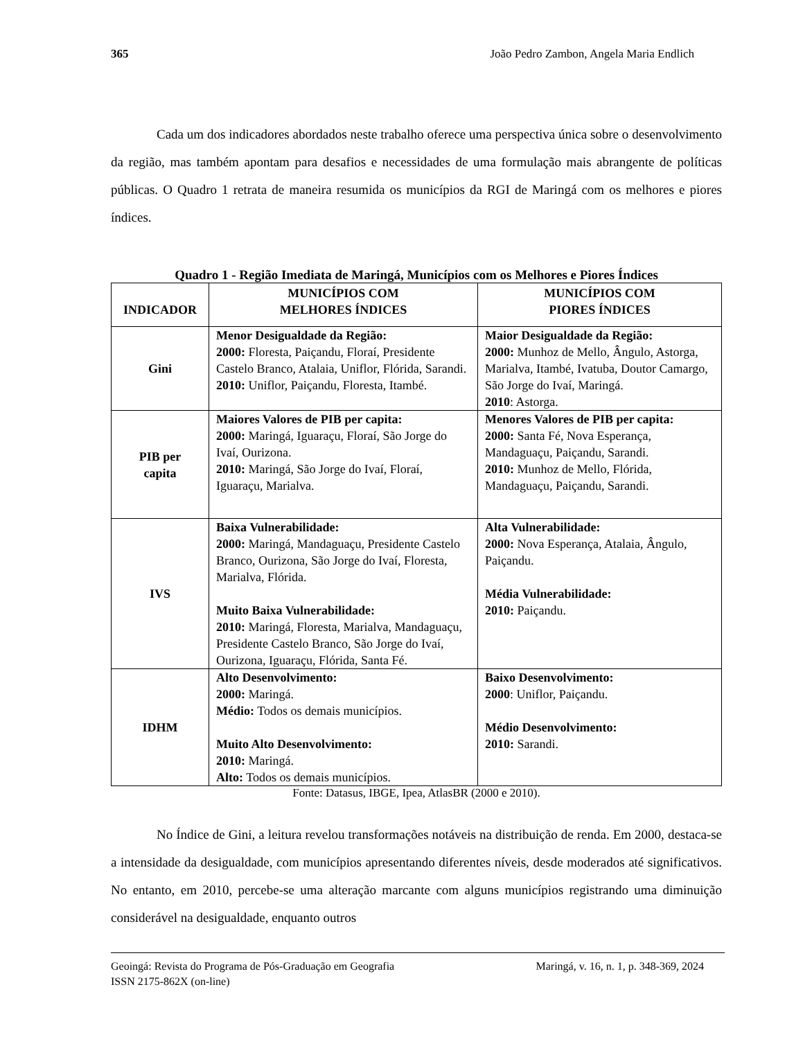365 João Pedro Zambon, Angela Maria Endlich
Cada um dos indicadores abordados neste trabalho oferece uma perspectiva única sobre o desenvolvimento da região, mas também apontam para desafios e necessidades de uma formulação mais abrangente de políticas públicas. O Quadro 1 retrata de maneira resumida os municípios da RGI de Maringá com os melhores e piores índices.
Quadro 1 - Região Imediata de Maringá, Municípios com os Melhores e Piores Índices
| INDICADOR | MUNICÍPIOS COM MELHORES ÍNDICES | MUNICÍPIOS COM PIORES ÍNDICES |
| --- | --- | --- |
| Gini | Menor Desigualdade da Região: 2000: Floresta, Paiçandu, Floraí, Presidente Castelo Branco, Atalaia, Uniflor, Flórida, Sarandi. 2010: Uniflor, Paiçandu, Floresta, Itambé. | Maior Desigualdade da Região: 2000: Munhoz de Mello, Ângulo, Astorga, Marialva, Itambé, Ivatuba, Doutor Camargo, São Jorge do Ivaí, Maringá. 2010 : Astorga. |
| PIB per capita | Maiores Valores de PIB per capita: 2000: Maringá, Iguaraçu, Floraí, São Jorge do Ivaí, Ourizona. 2010: Maringá, São Jorge do Ivaí, Floraí, Iguaraçu, Marialva. | Menores Valores de PIB per capita: 2000: Santa Fé, Nova Esperança, Mandaguaçu, Paiçandu, Sarandi. 2010: Munhoz de Mello, Flórida, Mandaguaçu, Paiçandu, Sarandi. |
| IVS | Baixa Vulnerabilidade: 2000: Maringá, Mandaguaçu, Presidente Castelo Branco, Ourizona, São Jorge do Ivaí, Floresta, Marialva, Flórida. Muito Baixa Vulnerabilidade: 2010: Maringá, Floresta, Marialva, Mandaguaçu, Presidente Castelo Branco, São Jorge do Ivaí, Ourizona, Iguaraçu, Flórida, Santa Fé. | Alta Vulnerabilidade: 2000: Nova Esperança, Atalaia, Ângulo, Paiçandu. Média Vulnerabilidade: 2010: Paiçandu. |
| IDHM | Alto Desenvolvimento: 2000: Maringá. Médio: Todos os demais municípios. Muito Alto Desenvolvimento: 2010: Maringá. Alto: Todos os demais municípios. | Baixo Desenvolvimento: 2000 : Uniflor, Paiçandu. Médio Desenvolvimento: 2010: Sarandi. |
Fonte: Datasus, IBGE, Ipea, AtlasBR (2000 e 2010).
No Índice de Gini, a leitura revelou transformações notáveis na distribuição de renda. Em 2000, destaca-se a intensidade da desigualdade, com municípios apresentando diferentes níveis, desde moderados até significativos. No entanto, em 2010, percebe-se uma alteração marcante com alguns municípios registrando uma diminuição considerável na desigualdade, enquanto outros
Geoingá: Revista do Programa de Pós-Graduação em Geografia Maringá, v. 16, n. 1, p. 348-369, 2024
ISSN 2175-862X (on-line)